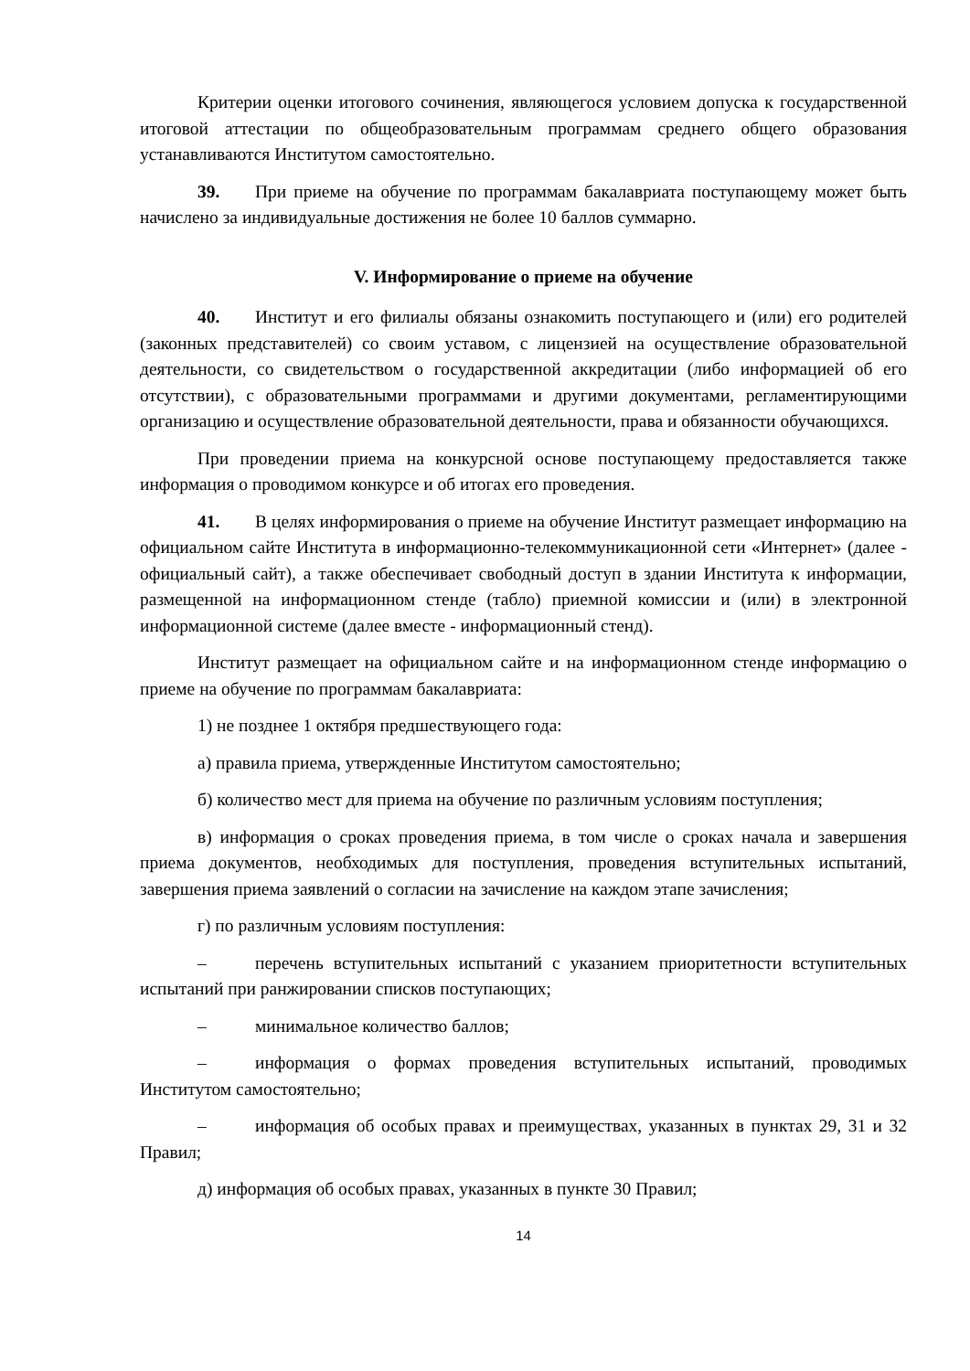Критерии оценки итогового сочинения, являющегося условием допуска к государственной итоговой аттестации по общеобразовательным программам среднего общего образования устанавливаются Институтом самостоятельно.
39. При приеме на обучение по программам бакалавриата поступающему может быть начислено за индивидуальные достижения не более 10 баллов суммарно.
V. Информирование о приеме на обучение
40. Институт и его филиалы обязаны ознакомить поступающего и (или) его родителей (законных представителей) со своим уставом, с лицензией на осуществление образовательной деятельности, со свидетельством о государственной аккредитации (либо информацией об его отсутствии), с образовательными программами и другими документами, регламентирующими организацию и осуществление образовательной деятельности, права и обязанности обучающихся.
При проведении приема на конкурсной основе поступающему предоставляется также информация о проводимом конкурсе и об итогах его проведения.
41. В целях информирования о приеме на обучение Институт размещает информацию на официальном сайте Института в информационно-телекоммуникационной сети «Интернет» (далее - официальный сайт), а также обеспечивает свободный доступ в здании Института к информации, размещенной на информационном стенде (табло) приемной комиссии и (или) в электронной информационной системе (далее вместе - информационный стенд).
Институт размещает на официальном сайте и на информационном стенде информацию о приеме на обучение по программам бакалавриата:
1) не позднее 1 октября предшествующего года:
а) правила приема, утвержденные Институтом самостоятельно;
б) количество мест для приема на обучение по различным условиям поступления;
в) информация о сроках проведения приема, в том числе о сроках начала и завершения приема документов, необходимых для поступления, проведения вступительных испытаний, завершения приема заявлений о согласии на зачисление на каждом этапе зачисления;
г) по различным условиям поступления:
– перечень вступительных испытаний с указанием приоритетности вступительных испытаний при ранжировании списков поступающих;
– минимальное количество баллов;
– информация о формах проведения вступительных испытаний, проводимых Институтом самостоятельно;
– информация об особых правах и преимуществах, указанных в пунктах 29, 31 и 32 Правил;
д) информация об особых правах, указанных в пункте 30 Правил;
14